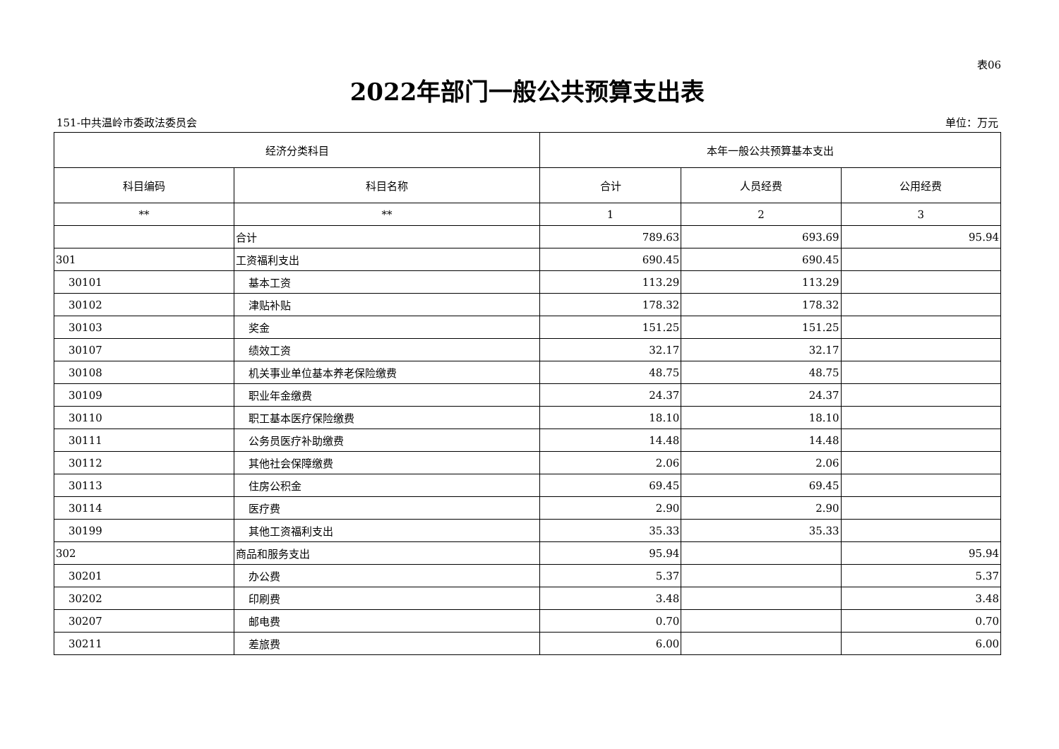表06
2022年部门一般公共预算支出表
151-中共温岭市委政法委员会 单位：万元
| 经济分类科目 | | 本年一般公共预算基本支出 | | |
| --- | --- | --- | --- | --- |
| 科目编码 | 科目名称 | 合计 | 人员经费 | 公用经费 |
| ** | ** | 1 | 2 | 3 |
| | 合计 | 789.63 | 693.69 | 95.94 |
| 301 | 工资福利支出 | 690.45 | 690.45 | |
| 30101 | 基本工资 | 113.29 | 113.29 | |
| 30102 | 津贴补贴 | 178.32 | 178.32 | |
| 30103 | 奖金 | 151.25 | 151.25 | |
| 30107 | 绩效工资 | 32.17 | 32.17 | |
| 30108 | 机关事业单位基本养老保险缴费 | 48.75 | 48.75 | |
| 30109 | 职业年金缴费 | 24.37 | 24.37 | |
| 30110 | 职工基本医疗保险缴费 | 18.10 | 18.10 | |
| 30111 | 公务员医疗补助缴费 | 14.48 | 14.48 | |
| 30112 | 其他社会保障缴费 | 2.06 | 2.06 | |
| 30113 | 住房公积金 | 69.45 | 69.45 | |
| 30114 | 医疗费 | 2.90 | 2.90 | |
| 30199 | 其他工资福利支出 | 35.33 | 35.33 | |
| 302 | 商品和服务支出 | 95.94 | | 95.94 |
| 30201 | 办公费 | 5.37 | | 5.37 |
| 30202 | 印刷费 | 3.48 | | 3.48 |
| 30207 | 邮电费 | 0.70 | | 0.70 |
| 30211 | 差旅费 | 6.00 | | 6.00 |